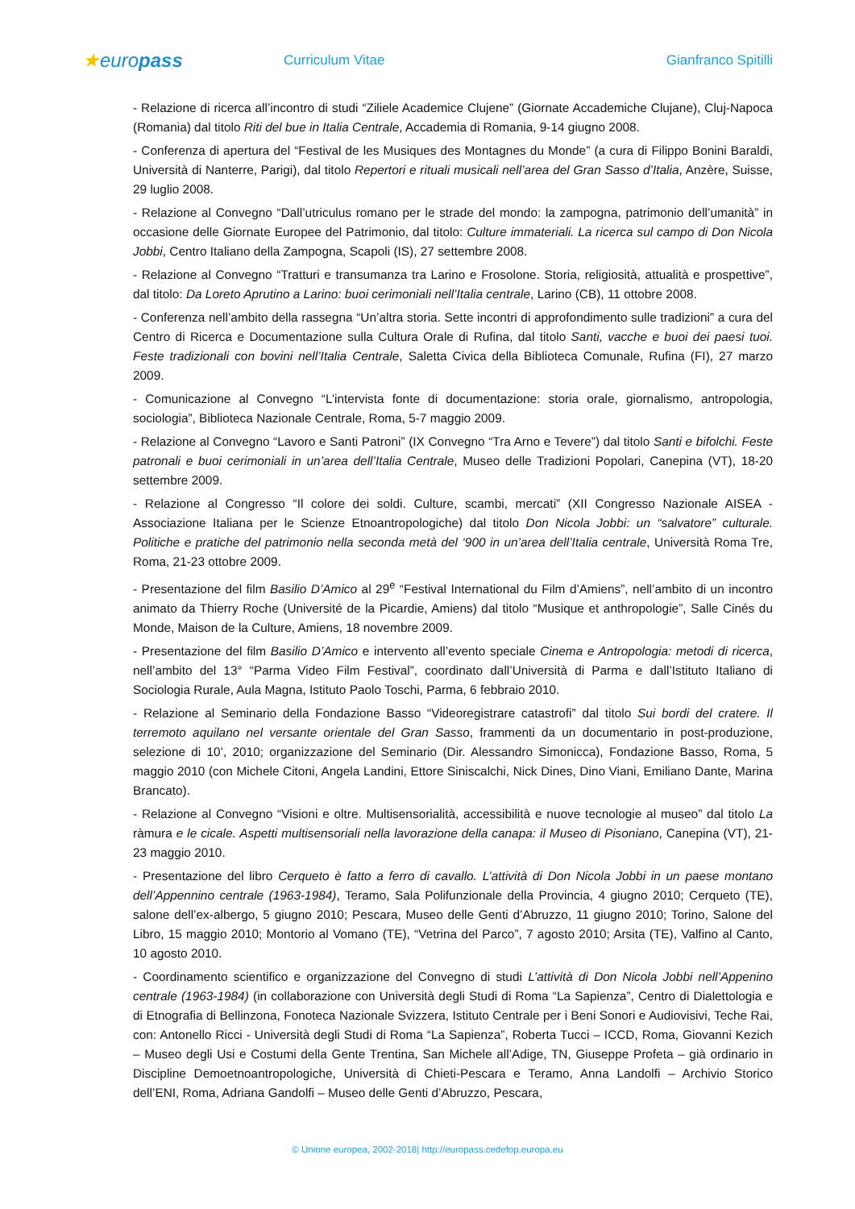★europass
Curriculum Vitae Gianfranco Spitilli
- Relazione di ricerca all’incontro di studi “Ziliele Academice Clujene” (Giornate Accademiche Clujane), Cluj-Napoca (Romania) dal titolo Riti del bue in Italia Centrale, Accademia di Romania, 9-14 giugno 2008.
- Conferenza di apertura del “Festival de les Musiques des Montagnes du Monde” (a cura di Filippo Bonini Baraldi, Università di Nanterre, Parigi), dal titolo Repertori e rituali musicali nell’area del Gran Sasso d’Italia, Anzère, Suisse, 29 luglio 2008.
- Relazione al Convegno “Dall’utriculus romano per le strade del mondo: la zampogna, patrimonio dell’umanità” in occasione delle Giornate Europee del Patrimonio, dal titolo: Culture immateriali. La ricerca sul campo di Don Nicola Jobbi, Centro Italiano della Zampogna, Scapoli (IS), 27 settembre 2008.
- Relazione al Convegno “Tratturi e transumanza tra Larino e Frosolone. Storia, religiosità, attualità e prospettive”, dal titolo: Da Loreto Aprutino a Larino: buoi cerimoniali nell’Italia centrale, Larino (CB), 11 ottobre 2008.
- Conferenza nell’ambito della rassegna “Un’altra storia. Sette incontri di approfondimento sulle tradizioni” a cura del Centro di Ricerca e Documentazione sulla Cultura Orale di Rufina, dal titolo Santi, vacche e buoi dei paesi tuoi. Feste tradizionali con bovini nell’Italia Centrale, Saletta Civica della Biblioteca Comunale, Rufina (FI), 27 marzo 2009.
- Comunicazione al Convegno “L’intervista fonte di documentazione: storia orale, giornalismo, antropologia, sociologia”, Biblioteca Nazionale Centrale, Roma, 5-7 maggio 2009.
- Relazione al Convegno “Lavoro e Santi Patroni” (IX Convegno “Tra Arno e Tevere”) dal titolo Santi e bifolchi. Feste patronali e buoi cerimoniali in un’area dell’Italia Centrale, Museo delle Tradizioni Popolari, Canepina (VT), 18-20 settembre 2009.
- Relazione al Congresso “Il colore dei soldi. Culture, scambi, mercati” (XII Congresso Nazionale AISEA - Associazione Italiana per le Scienze Etnoantropologiche) dal titolo Don Nicola Jobbi: un “salvatore” culturale. Politiche e pratiche del patrimonio nella seconda metà del ‘900 in un’area dell’Italia centrale, Università Roma Tre, Roma, 21-23 ottobre 2009.
- Presentazione del film Basilio D’Amico al 29<sup>e</sup> “Festival International du Film d’Amiens”, nell’ambito di un incontro animato da Thierry Roche (Université de la Picardie, Amiens) dal titolo “Musique et anthropologie”, Salle Cinés du Monde, Maison de la Culture, Amiens, 18 novembre 2009.
- Presentazione del film Basilio D’Amico e intervento all’evento speciale Cinema e Antropologia: metodi di ricerca, nell’ambito del 13° “Parma Video Film Festival”, coordinato dall’Università di Parma e dall’Istituto Italiano di Sociologia Rurale, Aula Magna, Istituto Paolo Toschi, Parma, 6 febbraio 2010.
- Relazione al Seminario della Fondazione Basso “Videoregistrare catastrofi” dal titolo Sui bordi del cratere. Il terremoto aquilano nel versante orientale del Gran Sasso, frammenti da un documentario in post-produzione, selezione di 10’, 2010; organizzazione del Seminario (Dir. Alessandro Simonicca), Fondazione Basso, Roma, 5 maggio 2010 (con Michele Citoni, Angela Landini, Ettore Siniscalchi, Nick Dines, Dino Viani, Emiliano Dante, Marina Brancato).
- Relazione al Convegno “Visioni e oltre. Multisensorialità, accessibilità e nuove tecnologie al museo” dal titolo La ràmura e le cicale. Aspetti multisensoriali nella lavorazione della canapa: il Museo di Pisoniano, Canepina (VT), 21-23 maggio 2010.
- Presentazione del libro Cerqueto è fatto a ferro di cavallo. L’attività di Don Nicola Jobbi in un paese montano dell’Appennino centrale (1963-1984), Teramo, Sala Polifunzionale della Provincia, 4 giugno 2010; Cerqueto (TE), salone dell’ex-albergo, 5 giugno 2010; Pescara, Museo delle Genti d’Abruzzo, 11 giugno 2010; Torino, Salone del Libro, 15 maggio 2010; Montorio al Vomano (TE), “Vetrina del Parco”, 7 agosto 2010; Arsita (TE), Valfino al Canto, 10 agosto 2010.
- Coordinamento scientifico e organizzazione del Convegno di studi L’attività di Don Nicola Jobbi nell’Appenino centrale (1963-1984) (in collaborazione con Università degli Studi di Roma “La Sapienza”, Centro di Dialettologia e di Etnografia di Bellinzona, Fonoteca Nazionale Svizzera, Istituto Centrale per i Beni Sonori e Audiovisivi, Teche Rai, con: Antonello Ricci - Università degli Studi di Roma “La Sapienza”, Roberta Tucci – ICCD, Roma, Giovanni Kezich – Museo degli Usi e Costumi della Gente Trentina, San Michele all’Adige, TN, Giuseppe Profeta – già ordinario in Discipline Demoetnoantropologiche, Università di Chieti-Pescara e Teramo, Anna Landolfi – Archivio Storico dell’ENI, Roma, Adriana Gandolfi – Museo delle Genti d’Abruzzo, Pescara,
© Unione europea, 2002-2018| http://europass.cedefop.europa.eu